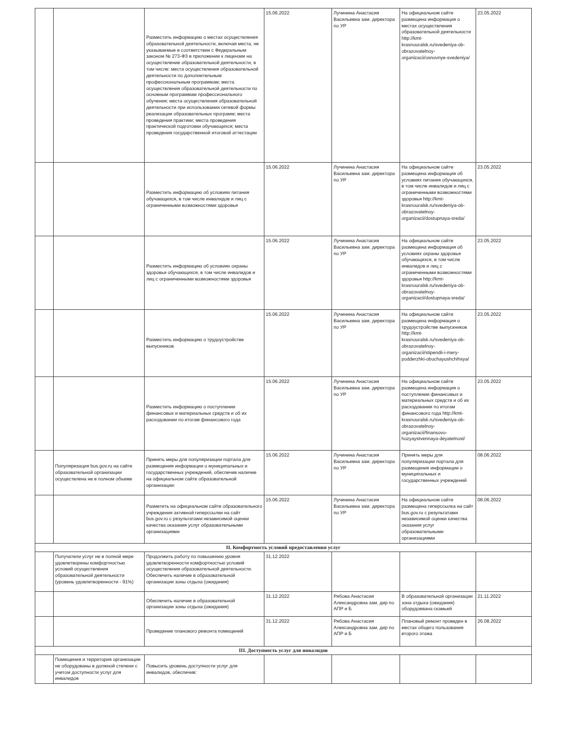| | | Разместить информацию о местах осуществления образовательной деятельности, включая места, не указываемые в соответствии с Федеральным законом № 273-ФЗ в приложении к лицензии на осуществление образовательной деятельности, в том числе: места осуществления образовательной деятельности по дополнительным профессиональным программам; места осуществления образовательной деятельности по основным программам профессионального обучения; места осуществления образовательной деятельности при использовании сетевой формы реализации образовательных программ; места проведения практики; места проведения практической подготовки обучающихся; места проведения государственной итоговой аттестации | 15.06.2022 | Лучинина Анастасия Васильевна зам. директора по УР | На официальном сайте размещена информация о местах осуществления образовательной деятельности http://kmt-krasnouralsk.ru/svedeniya-ob-obrazovatelnoy-organizacii/osnovnye-svedeniya/ | 23.05.2022 |
| | | Разместить информацию об условиях питания обучающихся, в том числе инвалидов и лиц с ограниченными возможностями здоровья | 15.06.2022 | Лучинина Анастасия Васильевна зам. директора по УР | На официальном сайте размещена информация об условиях питания обучающихся, в том числе инвалидов и лиц с ограниченными возможностями здоровья http://kmt-krasnouralsk.ru/svedeniya-ob-obrazovatelnoy-organizacii/dostupnaya-sreda/ | 23.05.2022 |
| | | Разместить информацию об условиях охраны здоровья обучающихся, в том числе инвалидов и лиц с ограниченными возможностями здоровья | 15.06.2022 | Лучинина Анастасия Васильевна зам. директора по УР | На официальном сайте размещена информация об условиях охраны здоровья обучающихся, в том числе инвалидов и лиц с ограниченными возможностями здоровья http://kmt-krasnouralsk.ru/svedeniya-ob-obrazovatelnoy-organizacii/dostupnaya-sreda/ | 23.05.2022 |
| | | Разместить информацию о трудоустройстве выпускников | 15.06.2022 | Лучинина Анастасия Васильевна зам. директора по УР | На официальном сайте размещена информация о трудоустройстве выпускников http://kmt-krasnouralsk.ru/svedeniya-ob-obrazovatelnoy-organizacii/stipendii-i-mery-podderzhki-obuchayushchihsya/ | 23.05.2022 |
| | | Разместить информацию о поступлении финансовых и материальных средств и об их расходовании по итогам финансового года | 15.06.2022 | Лучинина Анастасия Васильевна зам. директора по УР | На официальном сайте размещена информация о поступлении финансовых и материальных средств и об их расходовании по итогам финансового года http://kmt-krasnouralsk.ru/svedeniya-ob-obrazovatelnoy-organizacii/finansovo-hozyaystvennaya-deyatelnost/ | 23.05.2022 |
| | Популяризация bus.gov.ru на сайте образовательной организации осуществлена не в полном объеме | Принять меры для популяризации портала для размещения информации о муниципальных и государственных учреждений, обеспечив наличие на официальном сайте образовательной организации: | 15.06.2022 | Лучинина Анастасия Васильевна зам. директора по УР | Принять меры для популяризации портала для размещения информации о муниципальных и государственных учреждений | 08.06.2022 |
| | | Разметить на официальном сайте образовательного учреждения активной гиперссылки на сайт bus.gov.ru с результатами независимой оценки качества оказания услуг образовательными организациями | 15.06.2022 | Лучинина Анастасия Васильевна зам. директора по УР | На официальном сайте размещена гиперссылка на сайт bus.gov.ru с результатами независимой оценки качества оказания услуг образовательными организациями | 08.06.2022 |
| II. Комфортность условий предоставления услуг | | | | | | |
| | Получатели услуг не в полной мере удовлетворены комфортностью условий осуществления образовательной деятельности (уровень удовлетворенности - 91%) | Продолжить работу по повышению уровня удовлетворенности комфортностью условий осуществления образовательной деятельности. Обеспечить наличие в образовательной организации зоны отдыха (ожидания) | 31.12.2022 | | | |
| | | Обеспечить наличие в образовательной организации зоны отдыха (ожидания) | 31.12.2022 | Рябова Анастасия Александровна зам. дир по АПР и Б | В образовательной организации зона отдыха (ожидания) оборудоввана скамьей | 21.11.2022 |
| | | Проведение планового ремонта помещений | 31.12.2022 | Рябова Анастасия Александровна зам. дир по АПР и Б | Плановый ремонт проведен в местах общего пользования второго этажа | 26.08.2022 |
| III. Доступность услуг для инвалидов | | | | | | |
| | Помещения и территория организации не оборудованы в должной степени с учетом доступности услуг для инвалидов | Повысить уровень доступности услуг для инвалидов, обеспечив: | | | | |